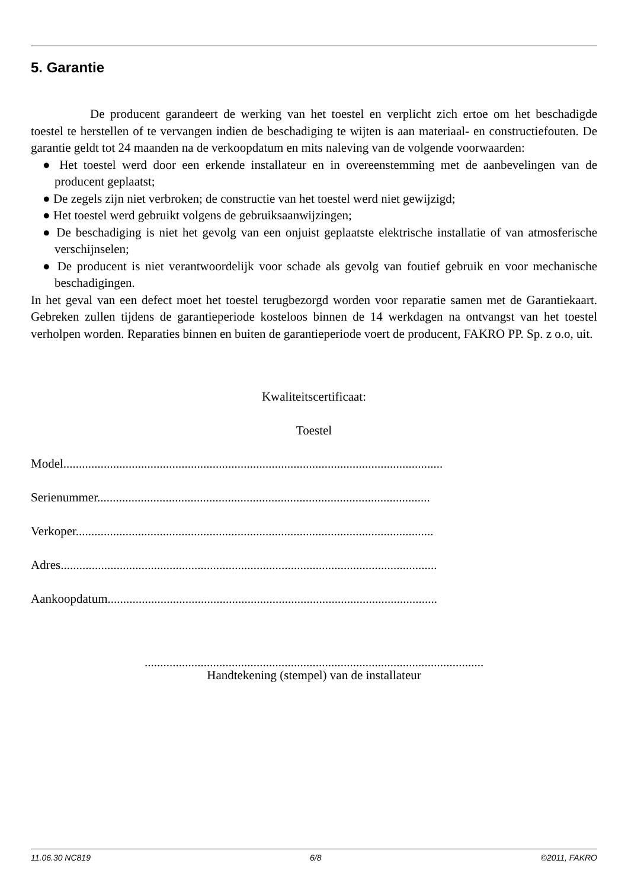5. Garantie
De producent garandeert de werking van het toestel en verplicht zich ertoe om het beschadigde toestel te herstellen of te vervangen indien de beschadiging te wijten is aan materiaal- en constructiefouten. De garantie geldt tot 24 maanden na de verkoopdatum en mits naleving van de volgende voorwaarden:
● Het toestel werd door een erkende installateur en in overeenstemming met de aanbevelingen van de producent geplaatst;
● De zegels zijn niet verbroken; de constructie van het toestel werd niet gewijzigd;
● Het toestel werd gebruikt volgens de gebruiksaanwijzingen;
● De beschadiging is niet het gevolg van een onjuist geplaatste elektrische installatie of van atmosferische verschijnselen;
● De producent is niet verantwoordelijk voor schade als gevolg van foutief gebruik en voor mechanische beschadigingen.
In het geval van een defect moet het toestel terugbezorgd worden voor reparatie samen met de Garantiekaart. Gebreken zullen tijdens de garantieperiode kosteloos binnen de 14 werkdagen na ontvangst van het toestel verholpen worden. Reparaties binnen en buiten de garantieperiode voert de producent, FAKRO PP. Sp. z o.o, uit.
Kwaliteitscertificaat:
Toestel
Model..........................................................................................................................
Serienummer...........................................................................................................
Verkoper...................................................................................................................
Adres.........................................................................................................................
Aankoopdatum..........................................................................................................
.............................................................................................................
Handtekening (stempel) van de installateur
11.06.30 NC819 6/8 ©2011, FAKRO